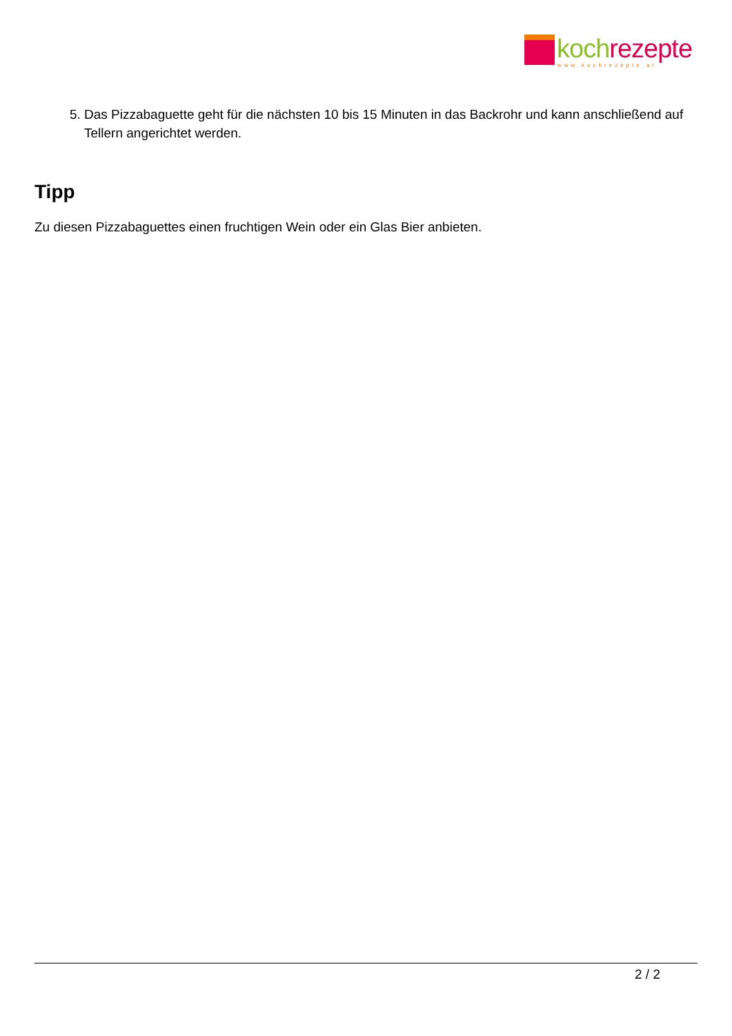koch rezepte
www.kochrezepte.at
5. Das Pizzabaguette geht für die nächsten 10 bis 15 Minuten in das Backrohr und kann anschließend auf Tellern angerichtet werden.
Tipp
Zu diesen Pizzabaguettes einen fruchtigen Wein oder ein Glas Bier anbieten.
2 / 2